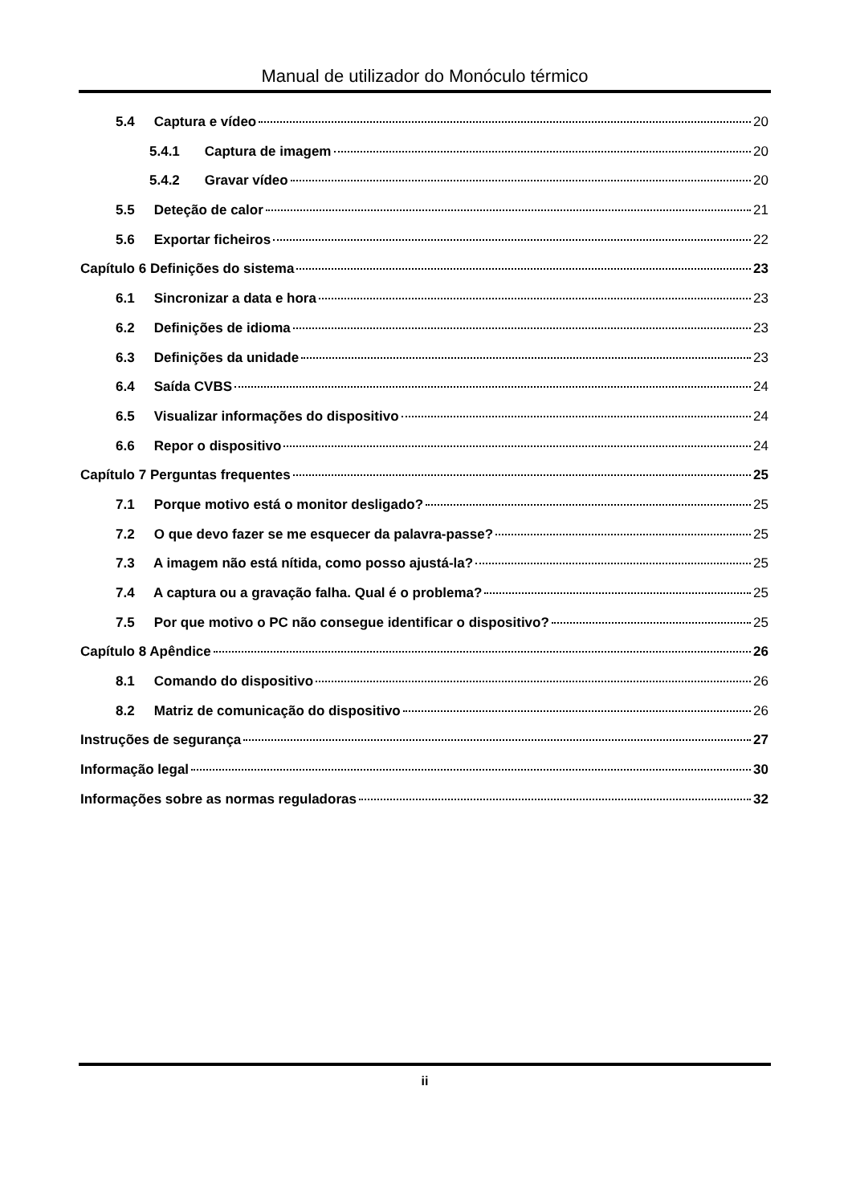Manual de utilizador do Monóculo térmico
5.4 Captura e vídeo 20
5.4.1 Captura de imagem 20
5.4.2 Gravar vídeo 20
5.5 Deteção de calor 21
5.6 Exportar ficheiros 22
Capítulo 6 Definições do sistema 23
6.1 Sincronizar a data e hora 23
6.2 Definições de idioma 23
6.3 Definições da unidade 23
6.4 Saída CVBS 24
6.5 Visualizar informações do dispositivo 24
6.6 Repor o dispositivo 24
Capítulo 7 Perguntas frequentes 25
7.1 Porque motivo está o monitor desligado? 25
7.2 O que devo fazer se me esquecer da palavra-passe? 25
7.3 A imagem não está nítida, como posso ajustá-la? 25
7.4 A captura ou a gravação falha. Qual é o problema? 25
7.5 Por que motivo o PC não consegue identificar o dispositivo? 25
Capítulo 8 Apêndice 26
8.1 Comando do dispositivo 26
8.2 Matriz de comunicação do dispositivo 26
Instruções de segurança 27
Informação legal 30
Informações sobre as normas reguladoras 32
ii